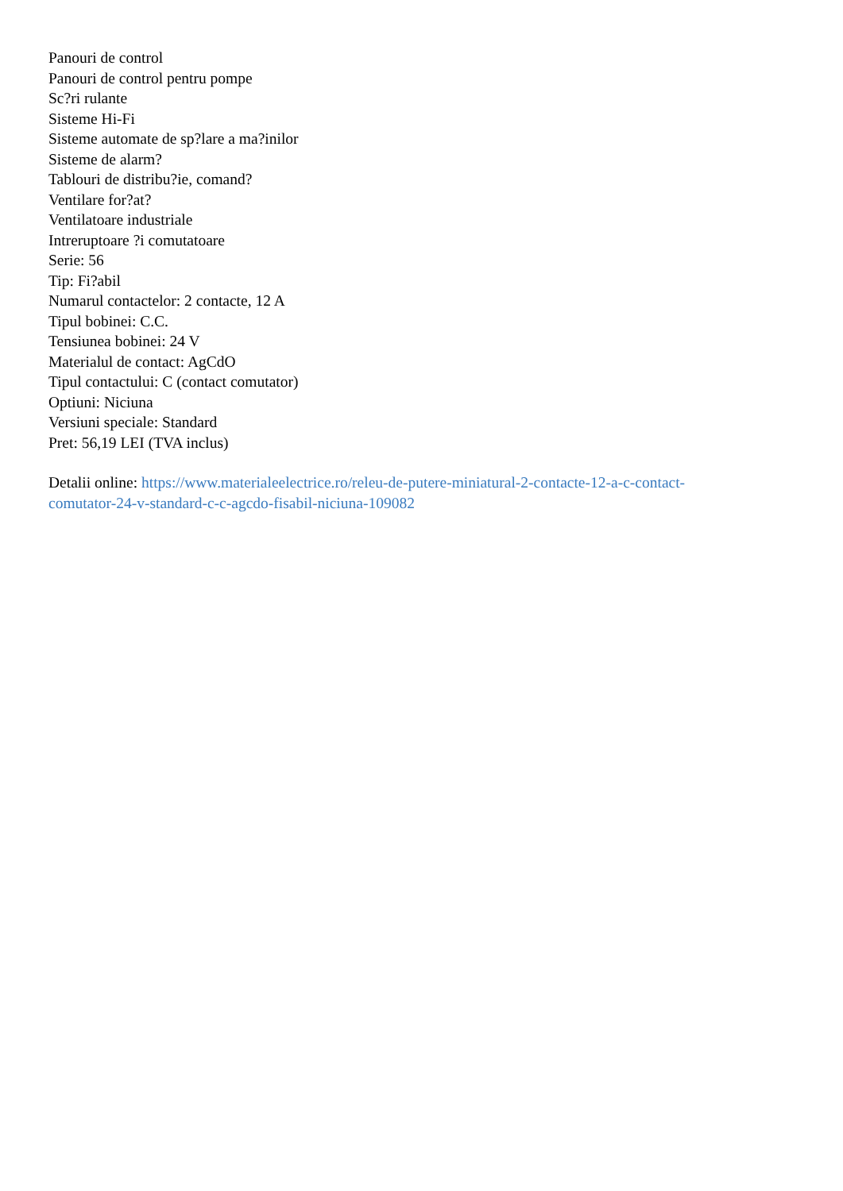Panouri de control
Panouri de control pentru pompe
Sc?ri rulante
Sisteme Hi-Fi
Sisteme automate de sp?lare a ma?inilor
Sisteme de alarm?
Tablouri de distribu?ie, comand?
Ventilare for?at?
Ventilatoare industriale
Intreruptoare ?i comutatoare
Serie: 56
Tip: Fi?abil
Numarul contactelor: 2 contacte, 12 A
Tipul bobinei: C.C.
Tensiunea bobinei: 24 V
Materialul de contact: AgCdO
Tipul contactului: C (contact comutator)
Optiuni: Niciuna
Versiuni speciale: Standard
Pret: 56,19 LEI (TVA inclus)
Detalii online: https://www.materialeelectrice.ro/releu-de-putere-miniatural-2-contacte-12-a-c-contact-
comutator-24-v-standard-c-c-agcdo-fisabil-niciuna-109082